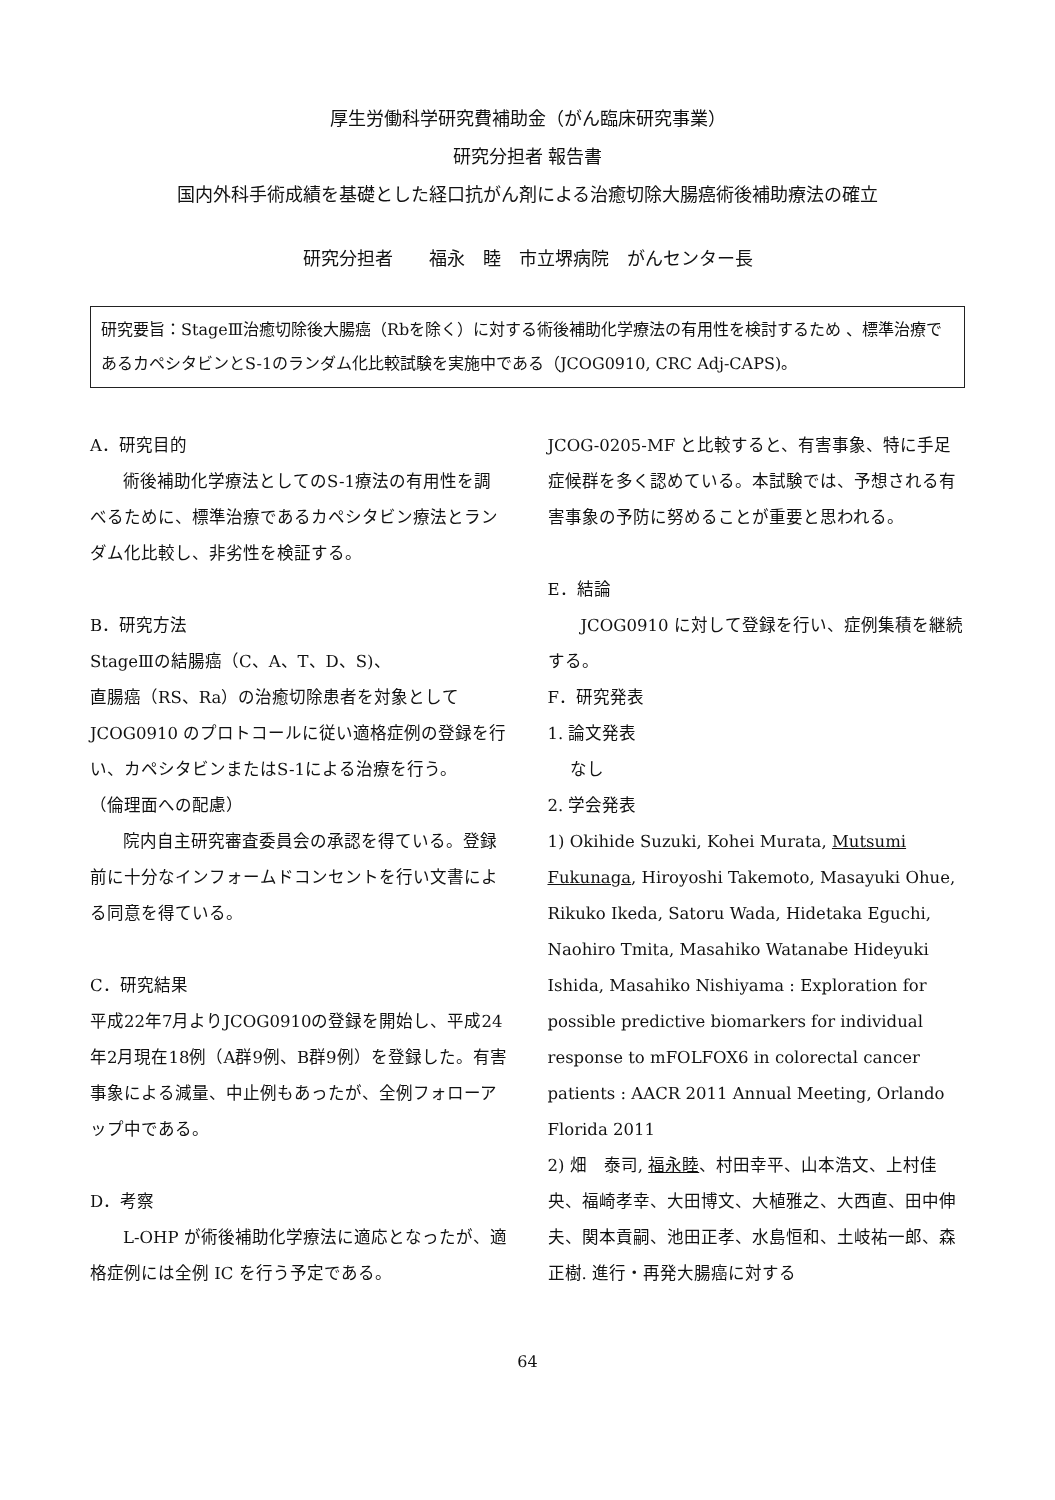厚生労働科学研究費補助金（がん臨床研究事業）
研究分担者 報告書
国内外科手術成績を基礎とした経口抗がん剤による治癒切除大腸癌術後補助療法の確立
研究分担者　　福永　睦　市立堺病院　がんセンター長
研究要旨：StageⅢ治癒切除後大腸癌（Rbを除く）に対する術後補助化学療法の有用性を検討するため 、標準治療であるカペシタビンとS-1のランダム化比較試験を実施中である（JCOG0910, CRC Adj-CAPS)。
A．研究目的
術後補助化学療法としてのS-1療法の有用性を調べるために、標準治療であるカペシタビン療法とランダム化比較し、非劣性を検証する。
B．研究方法
StageⅢの結腸癌（C、A、T、D、S)、
直腸癌（RS、Ra）の治癒切除患者を対象としてJCOG0910 のプロトコールに従い適格症例の登録を行い、カペシタビンまたはS-1による治療を行う。
（倫理面への配慮）
院内自主研究審査委員会の承認を得ている。登録前に十分なインフォームドコンセントを行い文書による同意を得ている。
C．研究結果
平成22年7月よりJCOG0910の登録を開始し、平成24年2月現在18例（A群9例、B群9例）を登録した。有害事象による減量、中止例もあったが、全例フォローアップ中である。
D．考察
L-OHP が術後補助化学療法に適応となったが、適格症例には全例 IC を行う予定である。
JCOG-0205-MF と比較すると、有害事象、特に手足症候群を多く認めている。本試験では、予想される有害事象の予防に努めることが重要と思われる。
E．結論
JCOG0910 に対して登録を行い、症例集積を継続する。
F．研究発表
1. 論文発表
　 なし
2. 学会発表
1) Okihide Suzuki, Kohei Murata, Mutsumi Fukunaga, Hiroyoshi Takemoto, Masayuki Ohue, Rikuko Ikeda, Satoru Wada, Hidetaka Eguchi, Naohiro Tmita, Masahiko Watanabe Hideyuki Ishida, Masahiko Nishiyama : Exploration for possible predictive biomarkers for individual response to mFOLFOX6 in colorectal cancer patients : AACR 2011 Annual Meeting, Orlando Florida 2011
2) 畑　泰司, 福永睦、村田幸平、山本浩文、上村佳央、福崎孝幸、大田博文、大植雅之、大西直、田中伸夫、関本貢嗣、池田正孝、水島恒和、土岐祐一郎、森正樹. 進行・再発大腸癌に対する
64